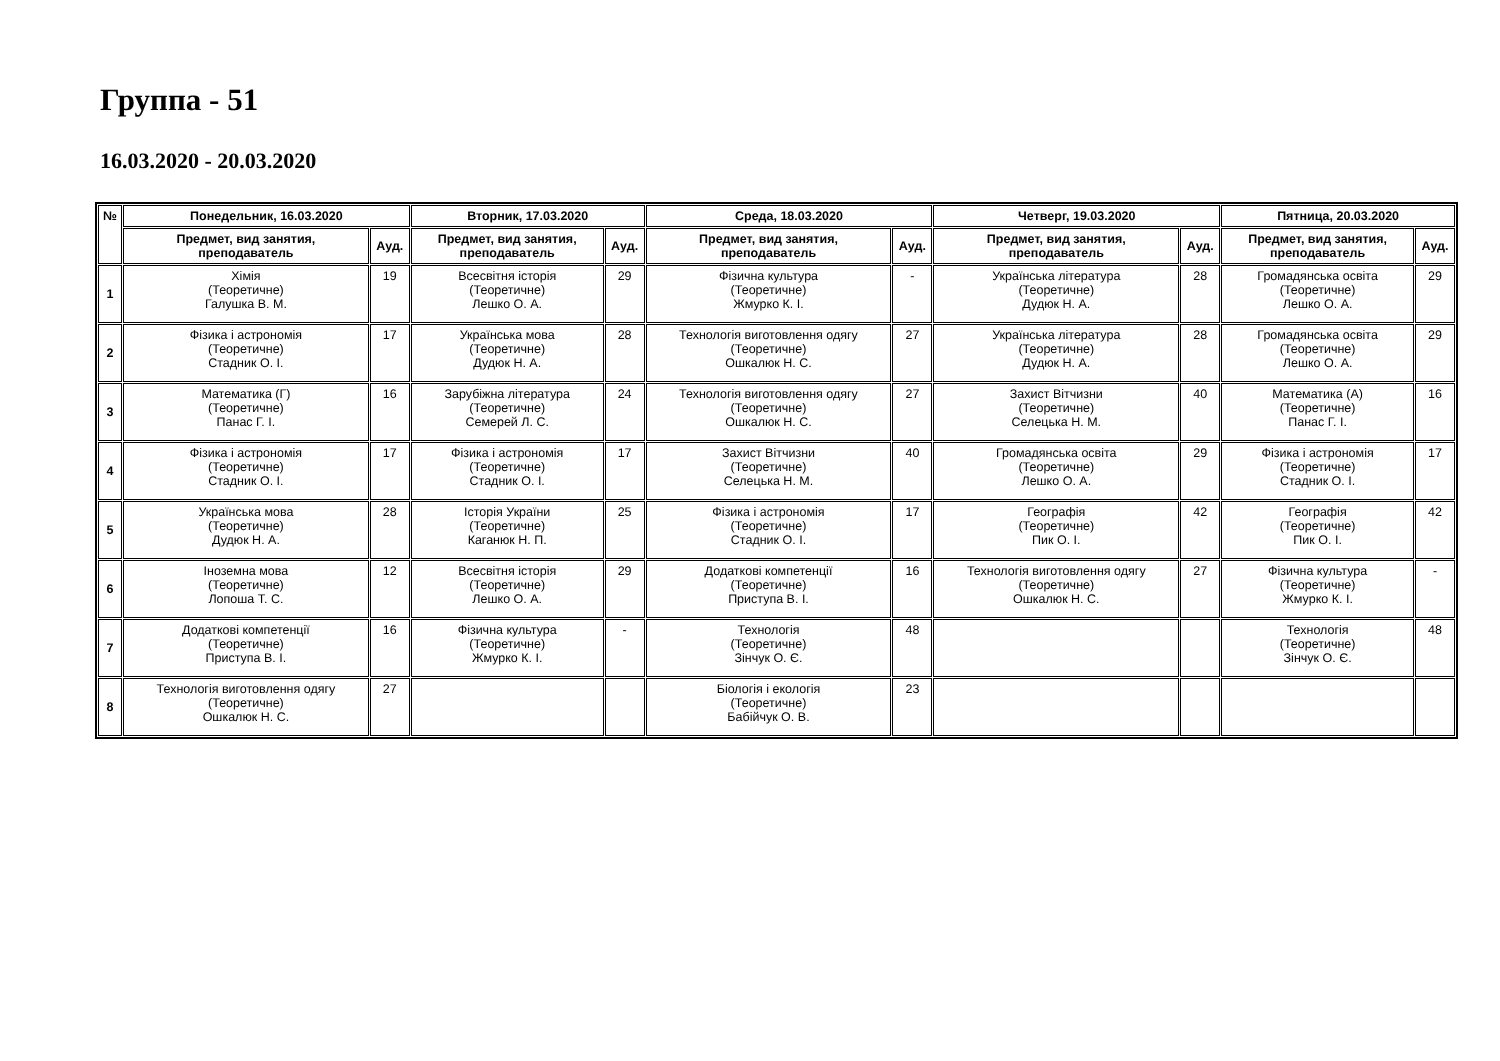Группа - 51
16.03.2020 - 20.03.2020
| № | Понедельник, 16.03.2020 | | Вторник, 17.03.2020 | | Среда, 18.03.2020 | | Четверг, 19.03.2020 | | Пятница, 20.03.2020 | |
| --- | --- | --- | --- | --- | --- | --- | --- | --- | --- | --- |
| | Предмет, вид занятия, преподаватель | Ауд. | Предмет, вид занятия, преподаватель | Ауд. | Предмет, вид занятия, преподаватель | Ауд. | Предмет, вид занятия, преподаватель | Ауд. | Предмет, вид занятия, преподаватель | Ауд. |
| 1 | Хімія (Теоретичне) Галушка В. М. | 19 | Всесвітня історія (Теоретичне) Лешко О. А. | 29 | Фізична культура (Теоретичне) Жмурко К. І. | - | Українська література (Теоретичне) Дудюк Н. А. | 28 | Громадянська освіта (Теоретичне) Лешко О. А. | 29 |
| 2 | Фізика і астрономія (Теоретичне) Стадник О. І. | 17 | Українська мова (Теоретичне) Дудюк Н. А. | 28 | Технологія виготовлення одягу (Теоретичне) Ошкалюк Н. С. | 27 | Українська література (Теоретичне) Дудюк Н. А. | 28 | Громадянська освіта (Теоретичне) Лешко О. А. | 29 |
| 3 | Математика (Г) (Теоретичне) Панас Г. І. | 16 | Зарубіжна література (Теоретичне) Семерей Л. С. | 24 | Технологія виготовлення одягу (Теоретичне) Ошкалюк Н. С. | 27 | Захист Вітчизни (Теоретичне) Селецька Н. М. | 40 | Математика (А) (Теоретичне) Панас Г. І. | 16 |
| 4 | Фізика і астрономія (Теоретичне) Стадник О. І. | 17 | Фізика і астрономія (Теоретичне) Стадник О. І. | 17 | Захист Вітчизни (Теоретичне) Селецька Н. М. | 40 | Громадянська освіта (Теоретичне) Лешко О. А. | 29 | Фізика і астрономія (Теоретичне) Стадник О. І. | 17 |
| 5 | Українська мова (Теоретичне) Дудюк Н. А. | 28 | Історія України (Теоретичне) Каганюк Н. П. | 25 | Фізика і астрономія (Теоретичне) Стадник О. І. | 17 | Географія (Теоретичне) Пик О. І. | 42 | Географія (Теоретичне) Пик О. І. | 42 |
| 6 | Іноземна мова (Теоретичне) Лопоша Т. С. | 12 | Всесвітня історія (Теоретичне) Лешко О. А. | 29 | Додаткові компетенції (Теоретичне) Приступа В. І. | 16 | Технологія виготовлення одягу (Теоретичне) Ошкалюк Н. С. | 27 | Фізична культура (Теоретичне) Жмурко К. І. | - |
| 7 | Додаткові компетенції (Теоретичне) Приступа В. І. | 16 | Фізична культура (Теоретичне) Жмурко К. І. | - | Технологія (Теоретичне) Зінчук О. Є. | 48 | | | Технологія (Теоретичне) Зінчук О. Є. | 48 |
| 8 | Технологія виготовлення одягу (Теоретичне) Ошкалюк Н. С. | 27 | | | Біологія і екологія (Теоретичне) Бабійчук О. В. | 23 | | | | |